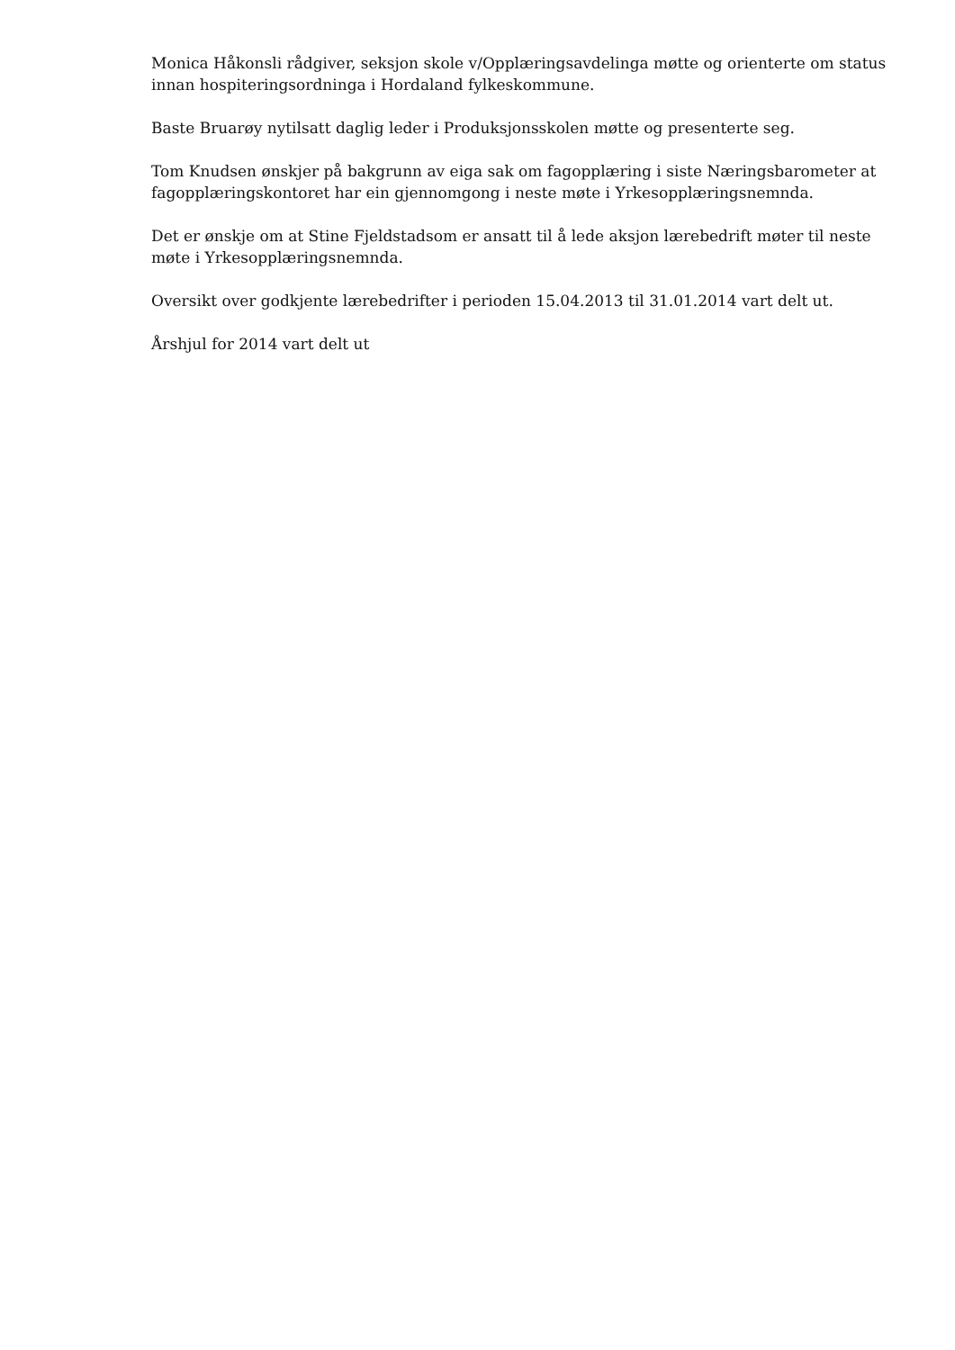Monica Håkonsli rådgiver, seksjon skole v/Opplæringsavdelinga møtte og orienterte om status innan hospiteringsordninga i Hordaland fylkeskommune.
Baste Bruarøy nytilsatt daglig leder i Produksjonsskolen møtte og presenterte seg.
Tom Knudsen ønskjer på bakgrunn av eiga sak om fagopplæring i siste Næringsbarometer at fagopplæringskontoret har ein gjennomgong i neste møte i Yrkesopplæringsnemnda.
Det er ønskje om at Stine Fjeldstadsom er ansatt til å lede aksjon lærebedrift møter til neste møte i Yrkesopplæringsnemnda.
Oversikt over godkjente lærebedrifter i perioden 15.04.2013 til 31.01.2014 vart delt ut.
Årshjul for 2014 vart delt ut